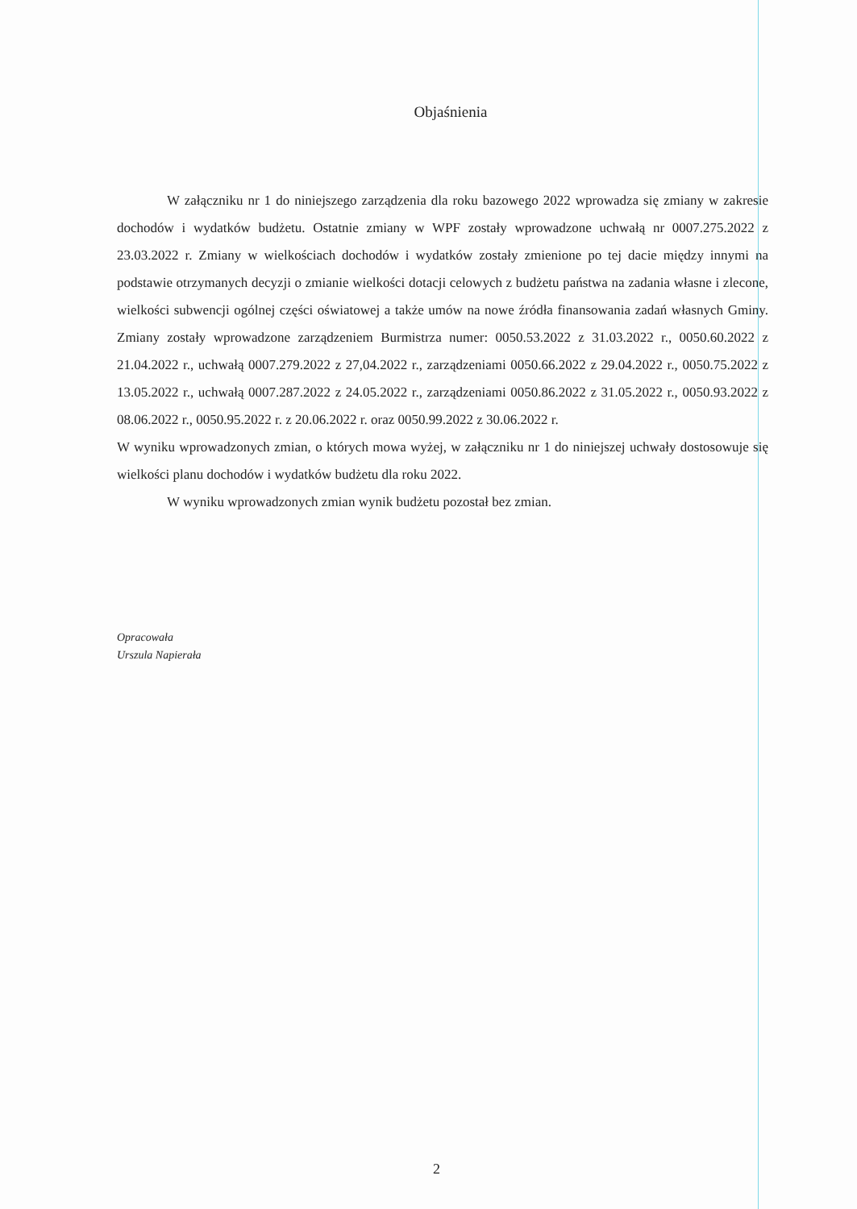Objaśnienia
W załączniku nr 1 do niniejszego zarządzenia dla roku bazowego 2022 wprowadza się zmiany w zakresie dochodów i wydatków budżetu. Ostatnie zmiany w WPF zostały wprowadzone uchwałą nr 0007.275.2022 z 23.03.2022 r. Zmiany w wielkościach dochodów i wydatków zostały zmienione po tej dacie między innymi na podstawie otrzymanych decyzji o zmianie wielkości dotacji celowych z budżetu państwa na zadania własne i zlecone, wielkości subwencji ogólnej części oświatowej a także umów na nowe źródła finansowania zadań własnych Gminy. Zmiany zostały wprowadzone zarządzeniem Burmistrza numer: 0050.53.2022 z 31.03.2022 r., 0050.60.2022 z 21.04.2022 r., uchwałą 0007.279.2022 z 27,04.2022 r., zarządzeniami 0050.66.2022 z 29.04.2022 r., 0050.75.2022 z 13.05.2022 r., uchwałą 0007.287.2022 z 24.05.2022 r., zarządzeniami 0050.86.2022 z 31.05.2022 r., 0050.93.2022 z 08.06.2022 r., 0050.95.2022 r. z 20.06.2022 r. oraz 0050.99.2022 z 30.06.2022 r.
W wyniku wprowadzonych zmian, o których mowa wyżej, w załączniku nr 1 do niniejszej uchwały dostosowuje się wielkości planu dochodów i wydatków budżetu dla roku 2022.
W wyniku wprowadzonych zmian wynik budżetu pozostał bez zmian.
Opracowała
Urszula Napierała
2